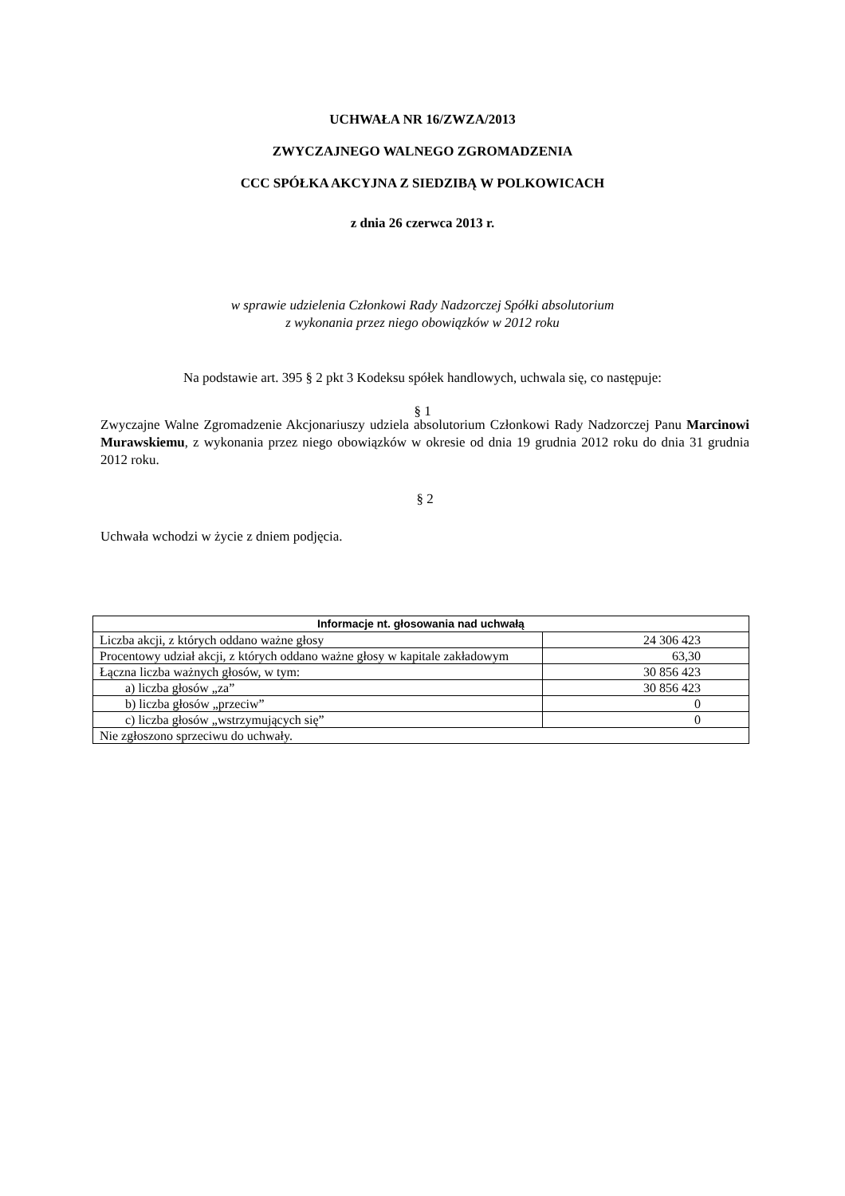UCHWAŁA NR 16/ZWZA/2013
ZWYCZAJNEGO WALNEGO ZGROMADZENIA
CCC SPÓŁKA AKCYJNA Z SIEDZIBĄ W POLKOWICACH
z dnia 26 czerwca 2013 r.
w sprawie udzielenia Członkowi Rady Nadzorczej Spółki absolutorium
z wykonania przez niego obowiązków w 2012 roku
Na podstawie art. 395 § 2 pkt 3 Kodeksu spółek handlowych, uchwala się, co następuje:
§ 1
Zwyczajne Walne Zgromadzenie Akcjonariuszy udziela absolutorium Członkowi Rady Nadzorczej Panu Marcinowi Murawskiemu, z wykonania przez niego obowiązków w okresie od dnia 19 grudnia 2012 roku do dnia 31 grudnia 2012 roku.
§ 2
Uchwała wchodzi w życie z dniem podjęcia.
| Informacje nt. głosowania nad uchwałą | |
| --- | --- |
| Liczba akcji, z których oddano ważne głosy | 24 306 423 |
| Procentowy udział akcji, z których oddano ważne głosy w kapitale zakładowym | 63,30 |
| Łączna liczba ważnych głosów, w tym: | 30 856 423 |
| a) liczba głosów „za” | 30 856 423 |
| b) liczba głosów „przeciw” | 0 |
| c) liczba głosów „wstrzymujących się” | 0 |
| Nie zgłoszono sprzeciwu do uchwały. | |